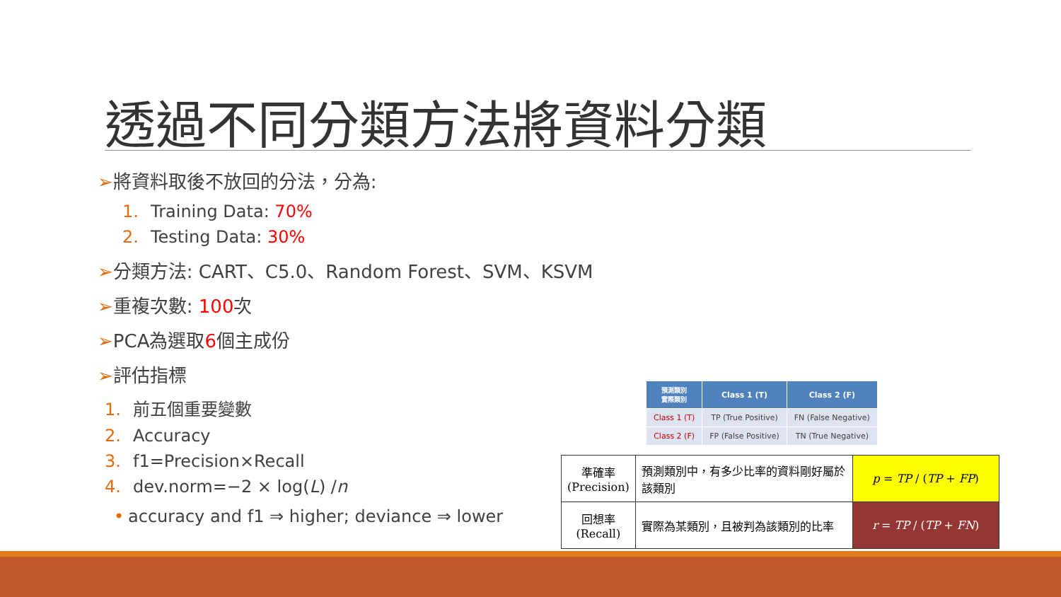透過不同分類方法將資料分類
➢將資料取後不放回的分法，分為:
1. Training Data: 70%
2. Testing Data: 30%
➢分類方法: CART、C5.0、Random Forest、SVM、KSVM
➢重複次數: 100次
➢PCA為選取6個主成份
➢評估指標
1. 前五個重要變數
2. Accuracy
3. f1=Precision×Recall
4. dev.norm=−2 × log(L) /n
• accuracy and f1 ⇒ higher; deviance ⇒ lower
| 預測類別 實際類別 | Class 1 (T) | Class 2 (F) |
| Class 1 (T) | TP (True Positive) | FN (False Negative) |
| Class 2 (F) | FP (False Positive) | TN (True Negative) |
| 準確率 (Precision) | 預測類別中，有多少比率的資料剛好屬於該類別 | p = TP / ( TP + FP ) |
| 回想率 (Recall) | 實際為某類別，且被判為該類別的比率 | r = TP / ( TP + FN ) |